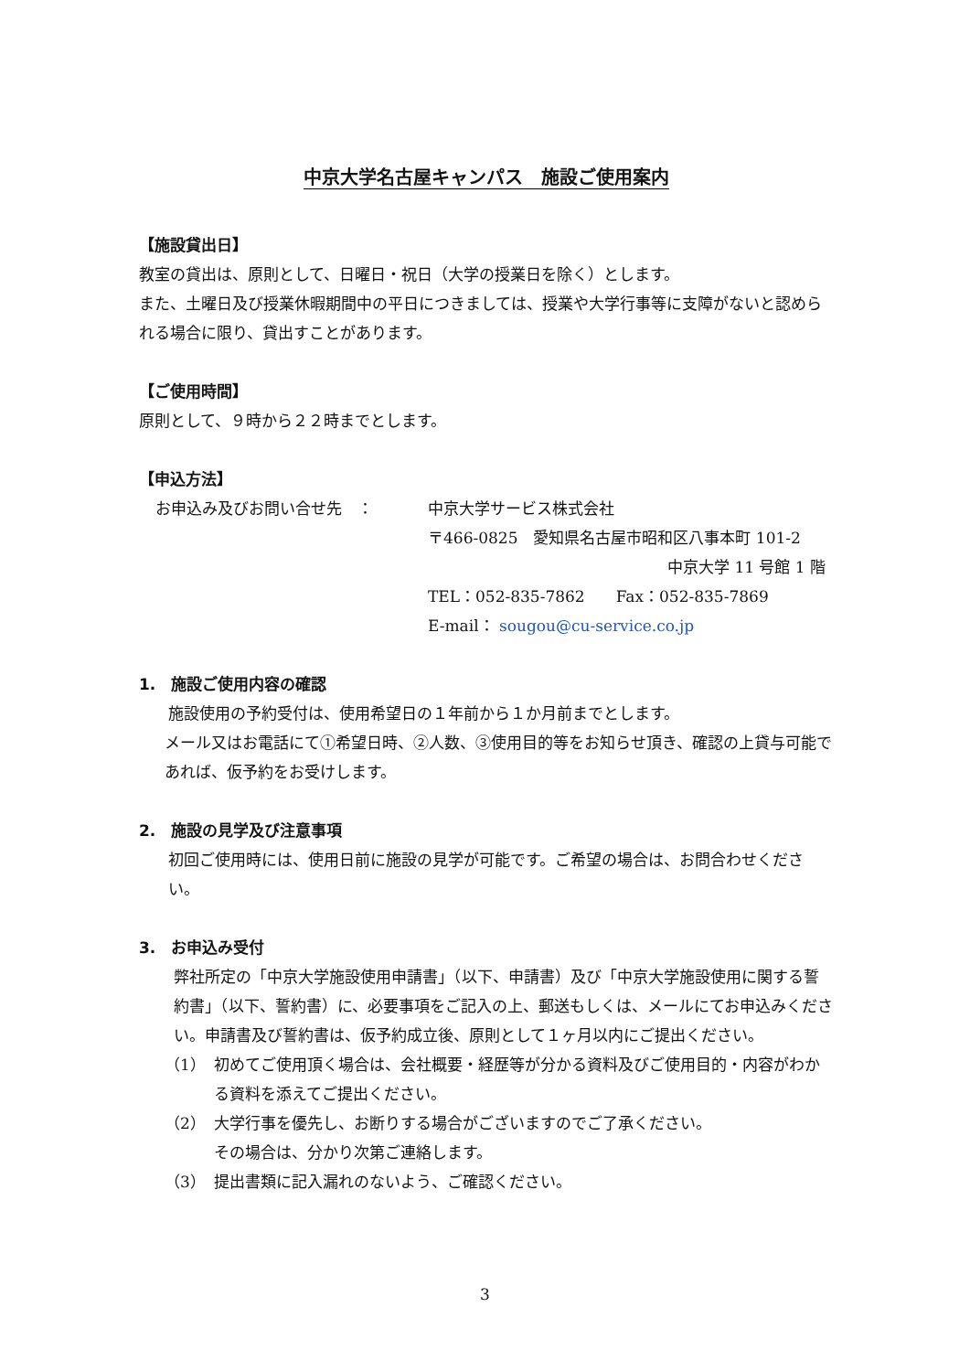中京大学名古屋キャンパス　施設ご使用案内
【施設貸出日】
教室の貸出は、原則として、日曜日・祝日（大学の授業日を除く）とします。
また、土曜日及び授業休暇期間中の平日につきましては、授業や大学行事等に支障がないと認められる場合に限り、貸出すことがあります。
【ご使用時間】
原則として、９時から２２時までとします。
【申込方法】
お申込み及びお問い合せ先　： 中京大学サービス株式会社
〒466-0825　愛知県名古屋市昭和区八事本町 101-2
中京大学 11 号館 1 階
TEL：052-835-7862　　Fax：052-835-7869
E-mail： sougou@cu-service.co.jp
1.　施設ご使用内容の確認
施設使用の予約受付は、使用希望日の１年前から１か月前までとします。
メール又はお電話にて①希望日時、②人数、③使用目的等をお知らせ頂き、確認の上貸与可能であれば、仮予約をお受けします。
2.　施設の見学及び注意事項
初回ご使用時には、使用日前に施設の見学が可能です。ご希望の場合は、お問合わせください。
3.　お申込み受付
弊社所定の「中京大学施設使用申請書」（以下、申請書）及び「中京大学施設使用に関する誓約書」（以下、誓約書）に、必要事項をご記入の上、郵送もしくは、メールにてお申込みください。申請書及び誓約書は、仮予約成立後、原則として１ヶ月以内にご提出ください。
（1） 初めてご使用頂く場合は、会社概要・経歴等が分かる資料及びご使用目的・内容がわかる資料を添えてご提出ください。
（2） 大学行事を優先し、お断りする場合がございますのでご了承ください。
その場合は、分かり次第ご連絡します。
（3） 提出書類に記入漏れのないよう、ご確認ください。
3